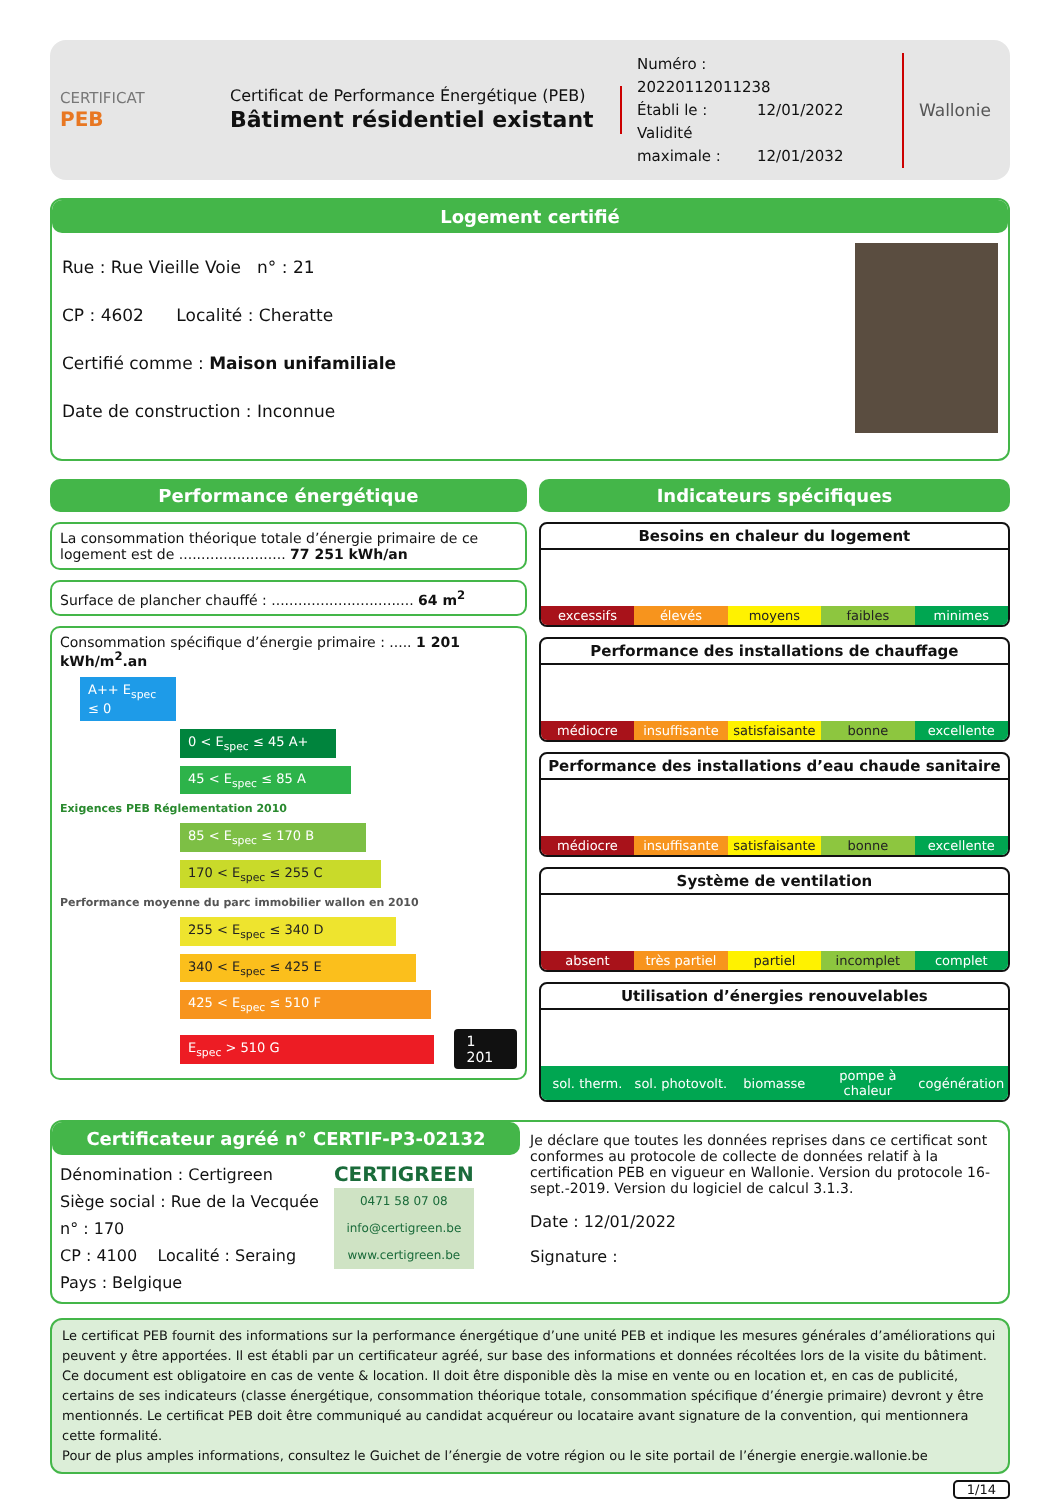CERTIFICAT
PEB
Certificat de Performance Énergétique (PEB)
Bâtiment résidentiel existant
Numéro : 20220112011238
Établi le : 12/01/2022
Validité maximale : 12/01/2032
Wallonie
Logement certifié
Rue : Rue Vieille Voie n° : 21
CP : 4602 Localité : Cheratte
Certifié comme : Maison unifamiliale
Date de construction : Inconnue
Performance énergétique
La consommation théorique totale d’énergie primaire de ce logement est de ........................ 77 251 kWh/an
Surface de plancher chauffé : ................................ 64 m<sup>2</sup>
Consommation spécifique d’énergie primaire : ..... 1 201 kWh/m<sup>2</sup>.an
A++ E<sub>spec</sub> ≤ 0
0 < E<sub>spec</sub> ≤ 45 A+
45 < E<sub>spec</sub> ≤ 85 A
Exigences PEB Réglementation 2010
85 < E<sub>spec</sub> ≤ 170 B
170 < E<sub>spec</sub> ≤ 255 C
Performance moyenne du parc immobilier wallon en 2010
255 < E<sub>spec</sub> ≤ 340 D
340 < E<sub>spec</sub> ≤ 425 E
425 < E<sub>spec</sub> ≤ 510 F
E<sub>spec</sub> > 510 G
1 201
Indicateurs spécifiques
Besoins en chaleur du logement
| excessifs | élevés | moyens | faibles | minimes |
Performance des installations de chauffage
| médiocre | insuffisante | satisfaisante | bonne | excellente |
Performance des installations d’eau chaude sanitaire
| médiocre | insuffisante | satisfaisante | bonne | excellente |
Système de ventilation
| absent | très partiel | partiel | incomplet | complet |
Utilisation d’énergies renouvelables
| sol. therm. | sol. photovolt. | biomasse | pompe à chaleur | cogénération |
Certificateur agréé n° CERTIF-P3-02132
Dénomination : Certigreen
Siège social : Rue de la Vecquée
n° : 170
CP : 4100 Localité : Seraing
Pays : Belgique
CERTIGREEN
0471 58 07 08
info@certigreen.be
www.certigreen.be
Je déclare que toutes les données reprises dans ce certificat sont conformes au protocole de collecte de données relatif à la certification PEB en vigueur en Wallonie. Version du protocole 16-sept.-2019. Version du logiciel de calcul 3.1.3.
Date : 12/01/2022
Signature :
Le certificat PEB fournit des informations sur la performance énergétique d’une unité PEB et indique les mesures générales d’améliorations qui peuvent y être apportées. Il est établi par un certificateur agréé, sur base des informations et données récoltées lors de la visite du bâtiment.
Ce document est obligatoire en cas de vente & location. Il doit être disponible dès la mise en vente ou en location et, en cas de publicité, certains de ses indicateurs (classe énergétique, consommation théorique totale, consommation spécifique d’énergie primaire) devront y être mentionnés. Le certificat PEB doit être communiqué au candidat acquéreur ou locataire avant signature de la convention, qui mentionnera cette formalité.
Pour de plus amples informations, consultez le Guichet de l’énergie de votre région ou le site portail de l’énergie energie.wallonie.be
1/14